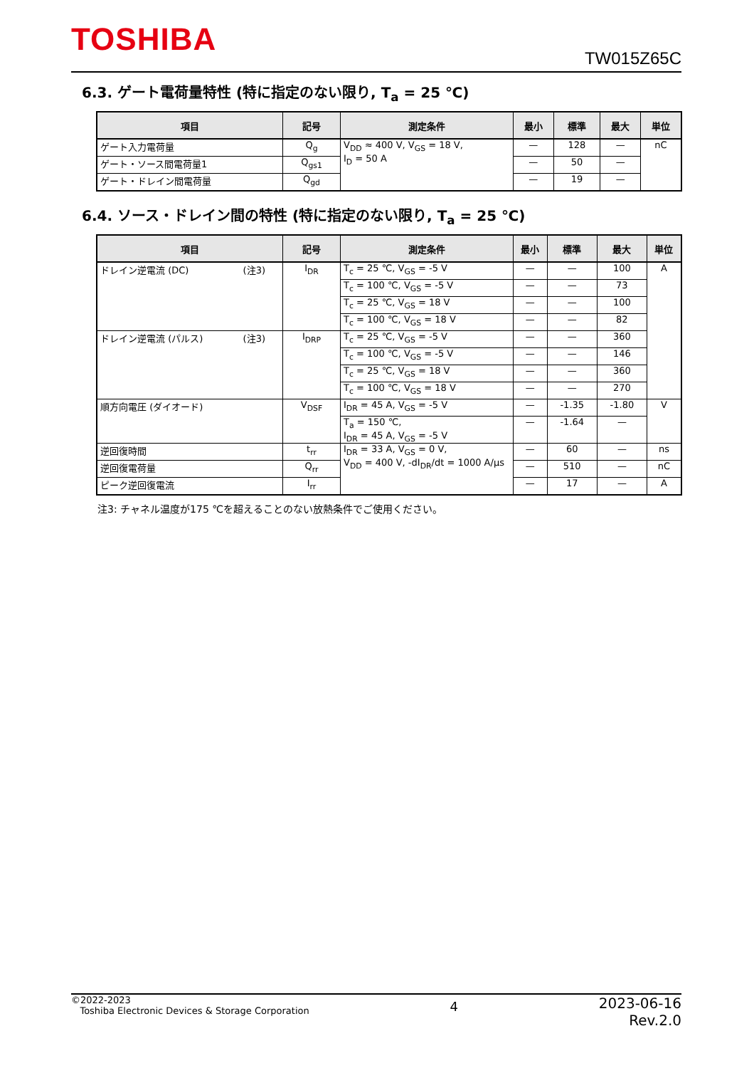TOSHIBA
TW015Z65C
6.3. ゲート電荷量特性 (特に指定のない限り, T<sub>a</sub> = 25 ℃)
| 項目 | 記号 | 測定条件 | 最小 | 標準 | 最大 | 単位 |
| --- | --- | --- | --- | --- | --- | --- |
| ゲート入力電荷量 | Q<sub>g</sub> | V<sub>DD</sub> ≈ 400 V, V<sub>GS</sub> = 18 V, I<sub>D</sub> = 50 A | — | 128 | — | nC |
| ゲート・ソース間電荷量1 | Q<sub>gs1</sub> | | — | 50 | — | |
| ゲート・ドレイン間電荷量 | Q<sub>gd</sub> | | — | 19 | — | |
6.4. ソース・ドレイン間の特性 (特に指定のない限り, T<sub>a</sub> = 25 ℃)
| 項目 | 記号 | 測定条件 | 最小 | 標準 | 最大 | 単位 |
| --- | --- | --- | --- | --- | --- | --- |
| ドレイン逆電流 (DC) (注3) | I<sub>DR</sub> | T<sub>c</sub> = 25 ℃, V<sub>GS</sub> = -5 V | — | — | 100 | A |
| | | T<sub>c</sub> = 100 ℃, V<sub>GS</sub> = -5 V | — | — | 73 | |
| | | T<sub>c</sub> = 25 ℃, V<sub>GS</sub> = 18 V | — | — | 100 | |
| | | T<sub>c</sub> = 100 ℃, V<sub>GS</sub> = 18 V | — | — | 82 | |
| ドレイン逆電流 (パルス) (注3) | I<sub>DRP</sub> | T<sub>c</sub> = 25 ℃, V<sub>GS</sub> = -5 V | — | — | 360 | |
| | | T<sub>c</sub> = 100 ℃, V<sub>GS</sub> = -5 V | — | — | 146 | |
| | | T<sub>c</sub> = 25 ℃, V<sub>GS</sub> = 18 V | — | — | 360 | |
| | | T<sub>c</sub> = 100 ℃, V<sub>GS</sub> = 18 V | — | — | 270 | |
| 順方向電圧 (ダイオード) | V<sub>DSF</sub> | I<sub>DR</sub> = 45 A, V<sub>GS</sub> = -5 V | — | -1.35 | -1.80 | V |
| | | T<sub>a</sub> = 150 ℃, I<sub>DR</sub> = 45 A, V<sub>GS</sub> = -5 V | — | -1.64 | — | |
| 逆回復時間 | t<sub>rr</sub> | I<sub>DR</sub> = 33 A, V<sub>GS</sub> = 0 V, V<sub>DD</sub> = 400 V, -dI<sub>DR</sub>/dt = 1000 A/μs | — | 60 | — | ns |
| 逆回復電荷量 | Q<sub>rr</sub> | | — | 510 | — | nC |
| ピーク逆回復電流 | I<sub>rr</sub> | | — | 17 | — | A |
注3: チャネル温度が175 ℃を超えることのない放熱条件でご使用ください。
©2022-2023
Toshiba Electronic Devices & Storage Corporation
4
2023-06-16
Rev.2.0